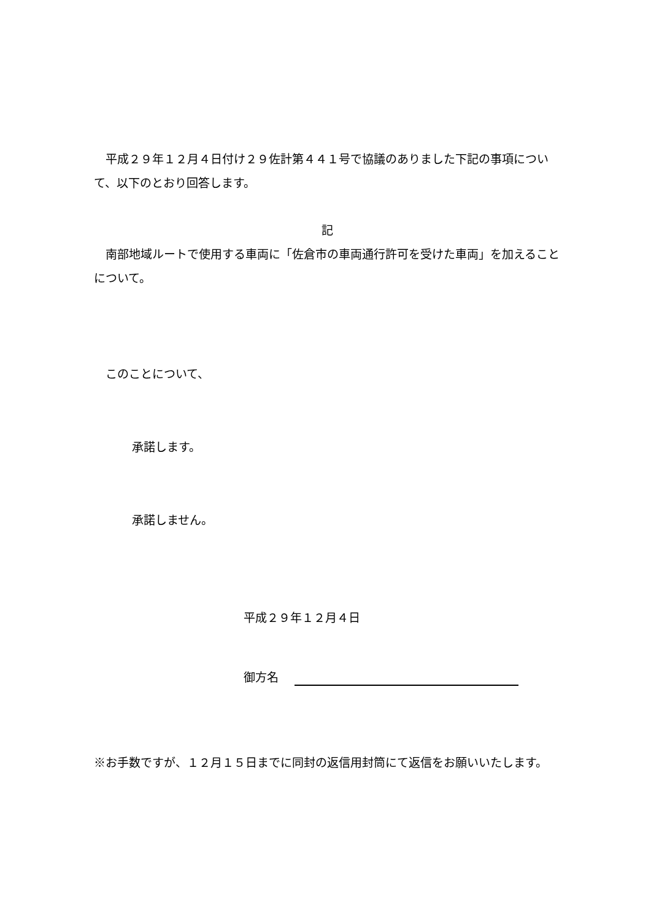平成２９年１２月４日付け２９佐計第４４１号で協議のありました下記の事項について、以下のとおり回答します。
記
南部地域ルートで使用する車両に「佐倉市の車両通行許可を受けた車両」を加えることについて。
このことについて、
承諾します。
承諾しません。
平成２９年１２月４日
御方名
※お手数ですが、１２月１５日までに同封の返信用封筒にて返信をお願いいたします。